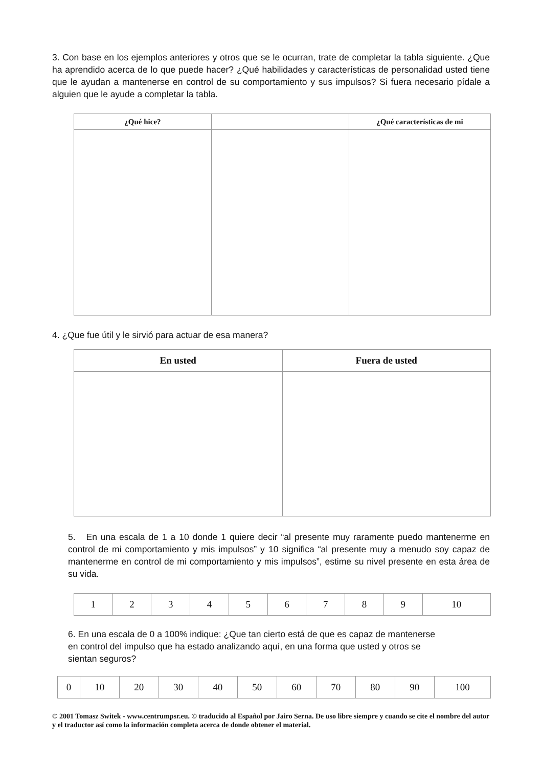3. Con base en los ejemplos anteriores y otros que se le ocurran, trate de completar la tabla siguiente. ¿Que ha aprendido acerca de lo que puede hacer? ¿Qué habilidades y características de personalidad usted tiene que le ayudan a mantenerse en control de su comportamiento y sus impulsos? Si fuera necesario pídale a alguien que le ayude a completar la tabla.
| ¿Qué hice? | | ¿Qué características de mi |
| --- | --- | --- |
4. ¿Que fue útil y le sirvió para actuar de esa manera?
| En usted | Fuera de usted |
| --- | --- |
5. En una escala de 1 a 10 donde 1 quiere decir “al presente muy raramente puedo mantenerme en control de mi comportamiento y mis impulsos” y 10 significa “al presente muy a menudo soy capaz de mantenerme en control de mi comportamiento y mis impulsos”, estime su nivel presente en esta área de su vida.
| 1 | 2 | 3 | 4 | 5 | 6 | 7 | 8 | 9 | 10 |
6. En una escala de 0 a 100% indique: ¿Que tan cierto está de que es capaz de mantenerse
en control del impulso que ha estado analizando aquí, en una forma que usted y otros se
sientan seguros?
| 0 | 10 | 20 | 30 | 40 | 50 | 60 | 70 | 80 | 90 | 100 |
© 2001 Tomasz Switek - www.centrumpsr.eu. © traducido al Español por Jairo Serna. De uso libre siempre y cuando se cite el nombre del autor y el traductor así como la información completa acerca de donde obtener el material.